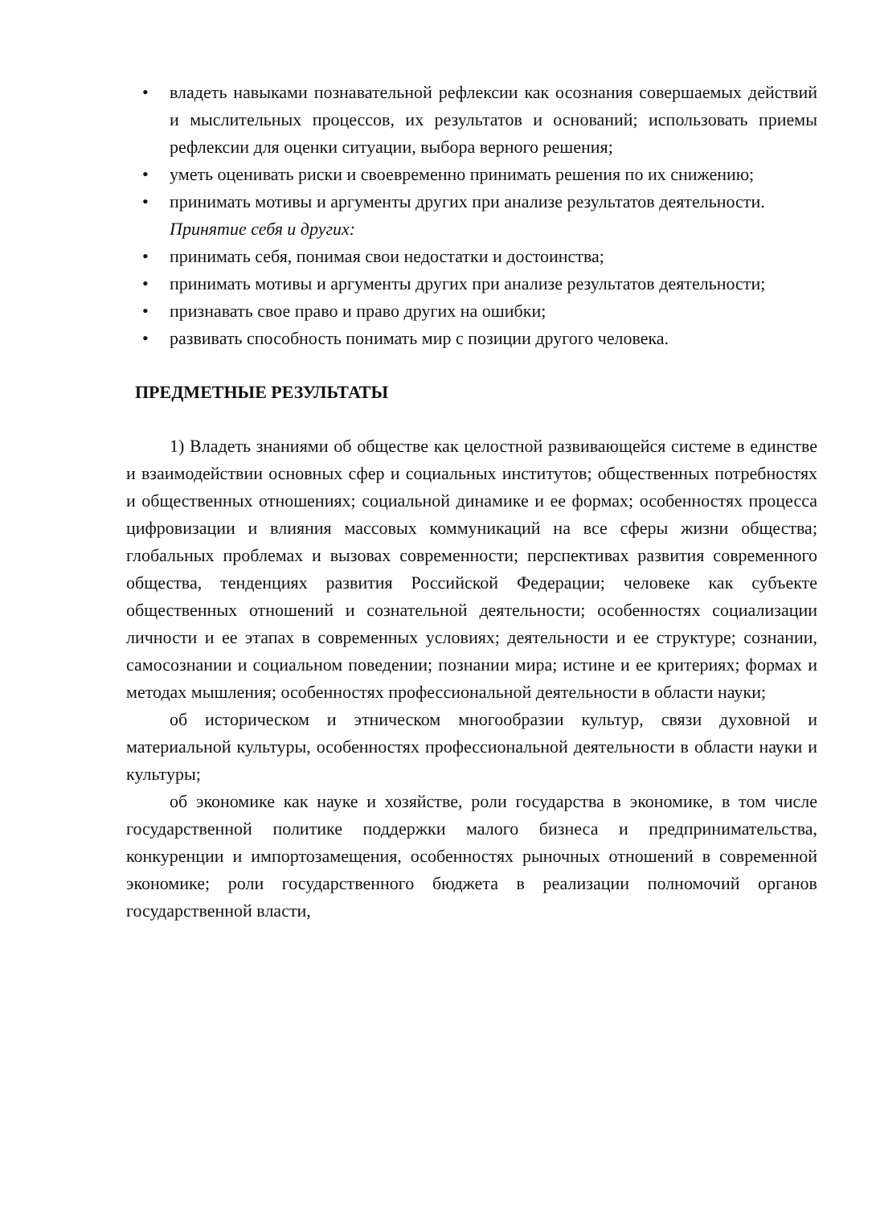• владеть навыками познавательной рефлексии как осознания совершаемых действий и мыслительных процессов, их результатов и оснований; использовать приемы рефлексии для оценки ситуации, выбора верного решения;
• уметь оценивать риски и своевременно принимать решения по их снижению;
• принимать мотивы и аргументы других при анализе результатов деятельности.
Принятие себя и других:
• принимать себя, понимая свои недостатки и достоинства;
• принимать мотивы и аргументы других при анализе результатов деятельности;
• признавать свое право и право других на ошибки;
• развивать способность понимать мир с позиции другого человека.
ПРЕДМЕТНЫЕ РЕЗУЛЬТАТЫ
1) Владеть знаниями об обществе как целостной развивающейся системе в единстве и взаимодействии основных сфер и социальных институтов; общественных потребностях и общественных отношениях; социальной динамике и ее формах; особенностях процесса цифровизации и влияния массовых коммуникаций на все сферы жизни общества; глобальных проблемах и вызовах современности; перспективах развития современного общества, тенденциях развития Российской Федерации; человеке как субъекте общественных отношений и сознательной деятельности; особенностях социализации личности и ее этапах в современных условиях; деятельности и ее структуре; сознании, самосознании и социальном поведении; познании мира; истине и ее критериях; формах и методах мышления; особенностях профессиональной деятельности в области науки;
об историческом и этническом многообразии культур, связи духовной и материальной культуры, особенностях профессиональной деятельности в области науки и культуры;
об экономике как науке и хозяйстве, роли государства в экономике, в том числе государственной политике поддержки малого бизнеса и предпринимательства, конкуренции и импортозамещения, особенностях рыночных отношений в современной экономике; роли государственного бюджета в реализации полномочий органов государственной власти,